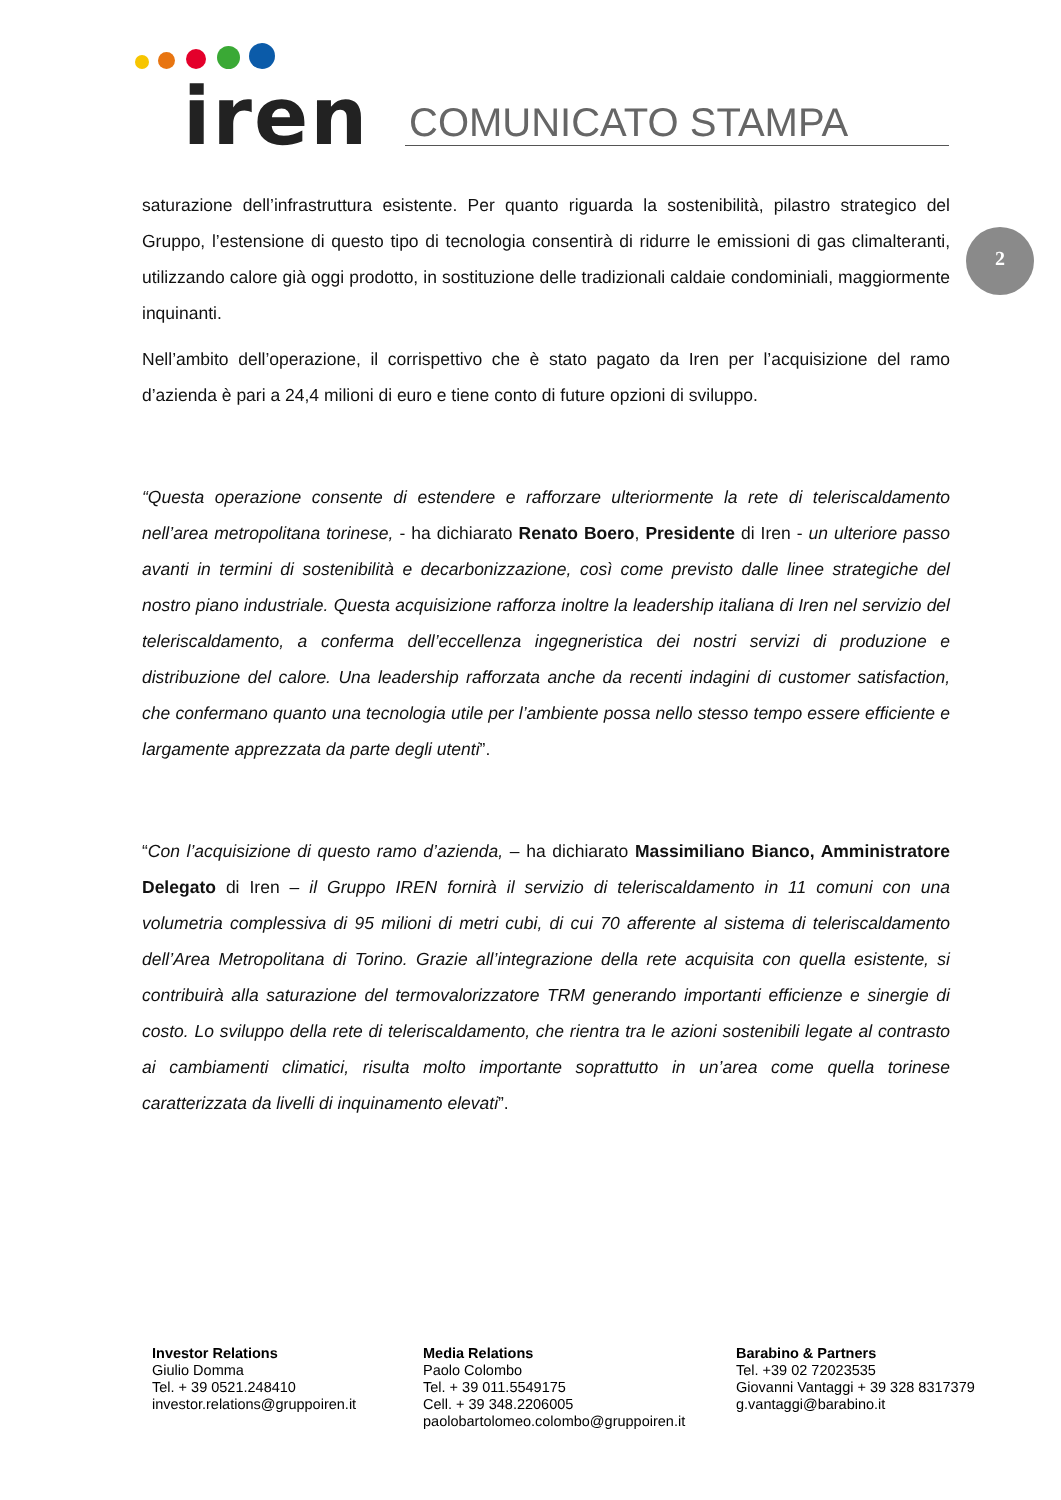iren COMUNICATO STAMPA
2
saturazione dell’infrastruttura esistente. Per quanto riguarda la sostenibilità, pilastro strategico del Gruppo, l’estensione di questo tipo di tecnologia consentirà di ridurre le emissioni di gas climalteranti, utilizzando calore già oggi prodotto, in sostituzione delle tradizionali caldaie condominiali, maggiormente inquinanti.
Nell’ambito dell’operazione, il corrispettivo che è stato pagato da Iren per l’acquisizione del ramo d’azienda è pari a 24,4 milioni di euro e tiene conto di future opzioni di sviluppo.
“Questa operazione consente di estendere e rafforzare ulteriormente la rete di teleriscaldamento nell’area metropolitana torinese, - ha dichiarato Renato Boero, Presidente di Iren - un ulteriore passo avanti in termini di sostenibilità e decarbonizzazione, così come previsto dalle linee strategiche del nostro piano industriale. Questa acquisizione rafforza inoltre la leadership italiana di Iren nel servizio del teleriscaldamento, a conferma dell’eccellenza ingegneristica dei nostri servizi di produzione e distribuzione del calore. Una leadership rafforzata anche da recenti indagini di customer satisfaction, che confermano quanto una tecnologia utile per l’ambiente possa nello stesso tempo essere efficiente e largamente apprezzata da parte degli utenti”.
“Con l’acquisizione di questo ramo d’azienda, – ha dichiarato Massimiliano Bianco, Amministratore Delegato di Iren – il Gruppo IREN fornirà il servizio di teleriscaldamento in 11 comuni con una volumetria complessiva di 95 milioni di metri cubi, di cui 70 afferente al sistema di teleriscaldamento dell’Area Metropolitana di Torino. Grazie all’integrazione della rete acquisita con quella esistente, si contribuirà alla saturazione del termovalorizzatore TRM generando importanti efficienze e sinergie di costo. Lo sviluppo della rete di teleriscaldamento, che rientra tra le azioni sostenibili legate al contrasto ai cambiamenti climatici, risulta molto importante soprattutto in un’area come quella torinese caratterizzata da livelli di inquinamento elevati”.
Investor Relations
Giulio Domma
Tel. + 39 0521.248410
investor.relations@gruppoiren.it
Media Relations
Paolo Colombo
Tel. + 39 011.5549175
Cell. + 39 348.2206005
paolobartolomeo.colombo@gruppoiren.it
Barabino & Partners
Tel. +39 02 72023535
Giovanni Vantaggi + 39 328 8317379
g.vantaggi@barabino.it